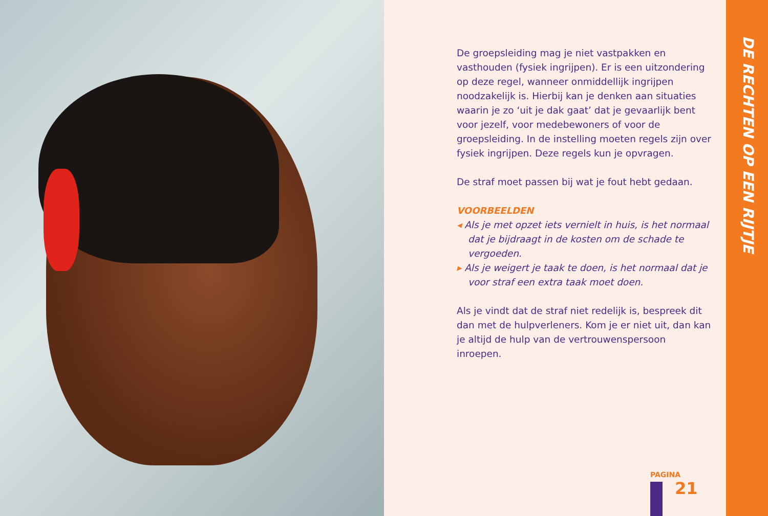De groepsleiding mag je niet vastpakken en vasthouden (fysiek ingrijpen). Er is een uitzondering op deze regel, wanneer onmiddellijk ingrijpen noodzakelijk is. Hierbij kan je denken aan situaties waarin je zo ‘uit je dak gaat’ dat je gevaarlijk bent voor jezelf, voor medebewoners of voor de groepsleiding. In de instelling moeten regels zijn over fysiek ingrijpen. Deze regels kun je opvragen.
De straf moet passen bij wat je fout hebt gedaan.
VOORBEELDEN
◂ Als je met opzet iets vernielt in huis, is het normaal dat je bijdraagt in de kosten om de schade te vergoeden.
▸ Als je weigert je taak te doen, is het normaal dat je voor straf een extra taak moet doen.
Als je vindt dat de straf niet redelijk is, bespreek dit dan met de hulpverleners. Kom je er niet uit, dan kan je altijd de hulp van de vertrouwenspersoon inroepen.
PAGINA
21
DE RECHTEN OP EEN RIJTJE